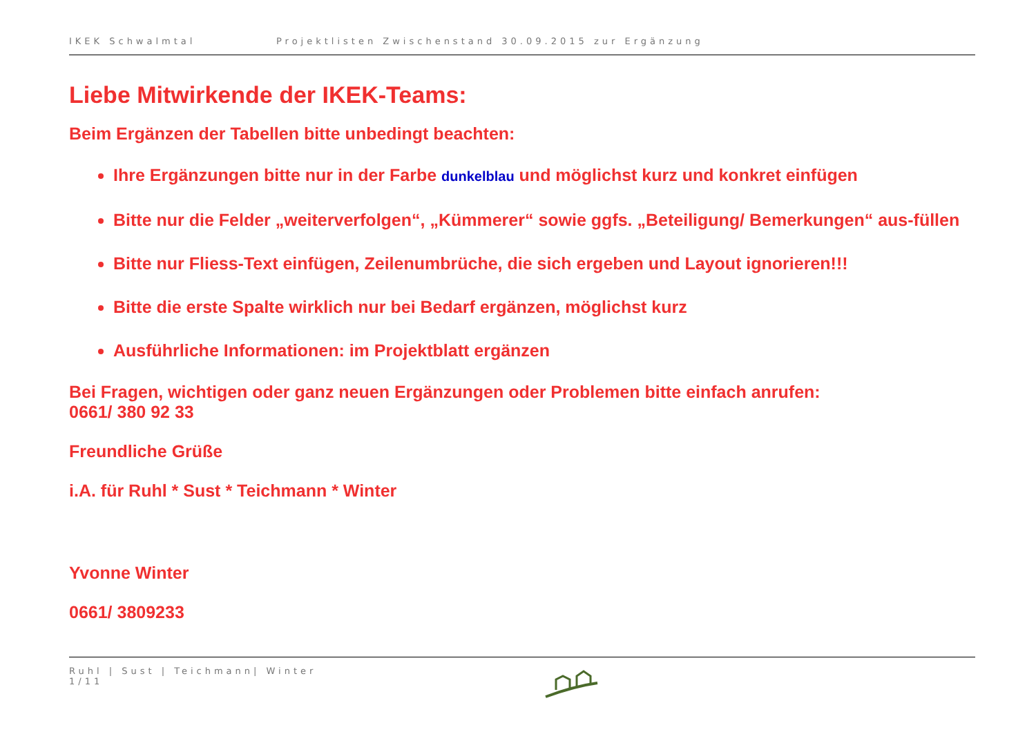IKEK Schwalmtal Projektlisten Zwischenstand 30.09.2015 zur Ergänzung
Liebe Mitwirkende der IKEK-Teams:
Beim Ergänzen der Tabellen bitte unbedingt beachten:
Ihre Ergänzungen bitte nur in der Farbe dunkelblau und möglichst kurz und konkret einfügen
Bitte nur die Felder „weiterverfolgen“, „Kümmerer“ sowie ggfs. „Beteiligung/ Bemerkungen“ aus-füllen
Bitte nur Fliess-Text einfügen, Zeilenumbrüche, die sich ergeben und Layout ignorieren!!!
Bitte die erste Spalte wirklich nur bei Bedarf ergänzen, möglichst kurz
Ausführliche Informationen: im Projektblatt ergänzen
Bei Fragen, wichtigen oder ganz neuen Ergänzungen oder Problemen bitte einfach anrufen:
0661/ 380 92 33
Freundliche Grüße
i.A. für Ruhl * Sust * Teichmann * Winter
Yvonne Winter
0661/ 3809233
Ruhl | Sust | Teichmann| Winter
1/11